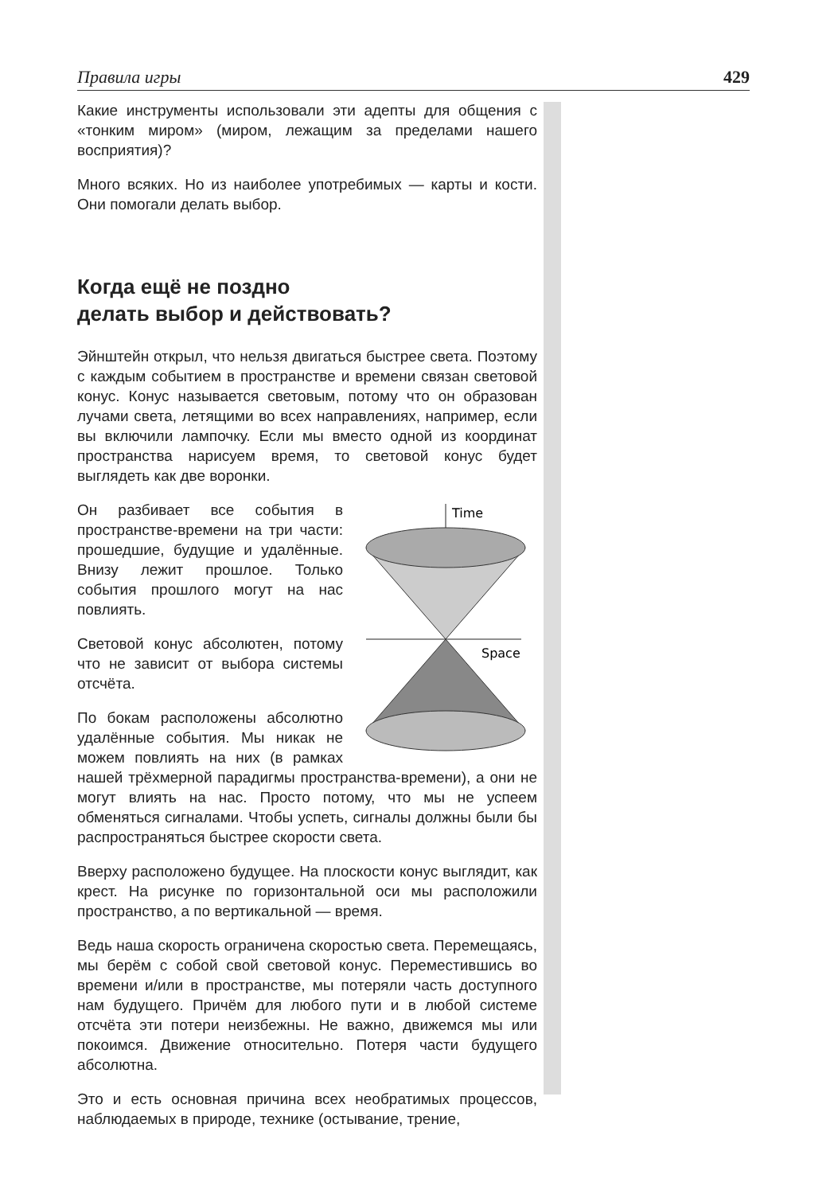Правила игры 429
Какие инструменты использовали эти адепты для общения с «тонким миром» (миром, лежащим за пределами нашего восприятия)?
Много всяких. Но из наиболее употребимых — карты и кости. Они помогали делать выбор.
Когда ещё не поздно
делать выбор и действовать?
Эйнштейн открыл, что нельзя двигаться быстрее света. Поэтому с каждым событием в пространстве и времени связан световой конус. Конус называется световым, потому что он образован лучами света, летящими во всех направлениях, например, если вы включили лампочку. Если мы вместо одной из координат пространства нарисуем время, то световой конус будет выглядеть как две воронки.
Time
Space
Он разбивает все события в пространстве-времени на три части: прошедшие, будущие и удалённые. Внизу лежит прошлое. Только события прошлого могут на нас повлиять.
Световой конус абсолютен, потому что не зависит от выбора системы отсчёта.
По бокам расположены абсолютно удалённые события. Мы никак не можем повлиять на них (в рамках нашей трёхмерной парадигмы пространства-времени), а они не могут влиять на нас. Просто потому, что мы не успеем обменяться сигналами. Чтобы успеть, сигналы должны были бы распространяться быстрее скорости света.
Вверху расположено будущее. На плоскости конус выглядит, как крест. На рисунке по горизонтальной оси мы расположили пространство, а по вертикальной — время.
Ведь наша скорость ограничена скоростью света. Перемещаясь, мы берём с собой свой световой конус. Переместившись во времени и/или в пространстве, мы потеряли часть доступного нам будущего. Причём для любого пути и в любой системе отсчёта эти потери неизбежны. Не важно, движемся мы или покоимся. Движение относительно. Потеря части будущего абсолютна.
Это и есть основная причина всех необратимых процессов, наблюдаемых в природе, технике (остывание, трение,